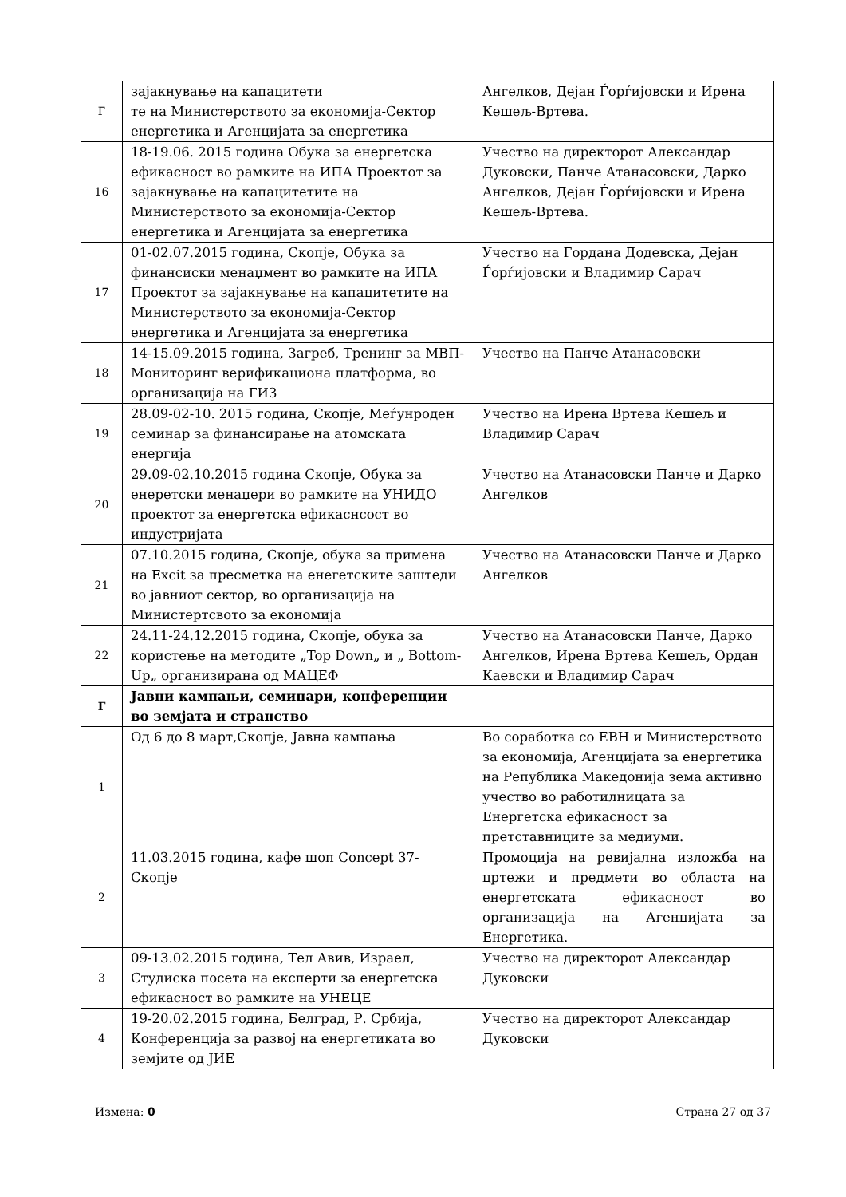| Г | зајакнување на капацитети те на Министерството за економија-Сектор енергетика и Агенцијата за енергетика | Ангелков, Дејан Ѓорѓијовски и Ирена Кешељ-Вртева. |
| 16 | 18-19.06. 2015 година Обука за енергетска ефикасност во рамките на ИПА Проектот за зајакнување на капацитетите на Министерството за економија-Сектор енергетика и Агенцијата за енергетика | Учество на директорот Александар Дуковски, Панче Атанасовски, Дарко Ангелков, Дејан Ѓорѓијовски и Ирена Кешељ-Вртева. |
| 17 | 01-02.07.2015 година, Скопје, Обука за финансиски менаџмент во рамките на ИПА Проектот за зајакнување на капацитетите на Министерството за економија-Сектор енергетика и Агенцијата за енергетика | Учество на Гордана Додевска, Дејан Ѓорѓијовски и Владимир Сарач |
| 18 | 14-15.09.2015 година, Загреб, Тренинг за МВП-Мониторинг верификациона платформа, во организација на ГИЗ | Учество на Панче Атанасовски |
| 19 | 28.09-02-10. 2015 година, Скопје, Меѓунроден семинар за финансирање на атомската енергија | Учество на Ирена Вртева Кешељ и Владимир Сарач |
| 20 | 29.09-02.10.2015 година Скопје, Обука за енеретски менаџери во рамките на УНИДО проектот за енергетска ефикаснсост во индустријата | Учество на Атанасовски Панче и Дарко Ангелков |
| 21 | 07.10.2015 година, Скопје, обука за примена на Excit за пресметка на енегетските заштеди во јавниот сектор, во организација на Министертсвото за економија | Учество на Атанасовски Панче и Дарко Ангелков |
| 22 | 24.11-24.12.2015 година, Скопје, обука за користење на методите „Top Down„ и „ Bottom-Up„ организирана од МАЦЕФ | Учество на Атанасовски Панче, Дарко Ангелков, Ирена Вртева Кешељ, Ордан Каевски и Владимир Сарач |
| Г | Јавни кампањи, семинари, конференции во земјата и странство | |
| 1 | Од 6 до 8 март,Скопје, Јавна кампања | Во соработка со ЕВН и Министерството за економија, Агенцијата за енергетика на Република Македонија зема активно учество во работилницата за Енергетска ефикасност за претставниците за медиуми. |
| 2 | 11.03.2015 година, кафе шоп Concept 37-Скопје | Промоција на ревијална изложба на цртежи и предмети во областа на енергетската ефикасност во организација на Агенцијата за Енергетика. |
| 3 | 09-13.02.2015 година, Тел Авив, Израел, Студиска посета на експерти за енергетска ефикасност во рамките на УНЕЦЕ | Учество на директорот Александар Дуковски |
| 4 | 19-20.02.2015 година, Белград, Р. Србија, Конференција за развој на енергетиката во земјите од ЈИЕ | Учество на директорот Александар Дуковски |
Измена: 0 Страна 27 од 37